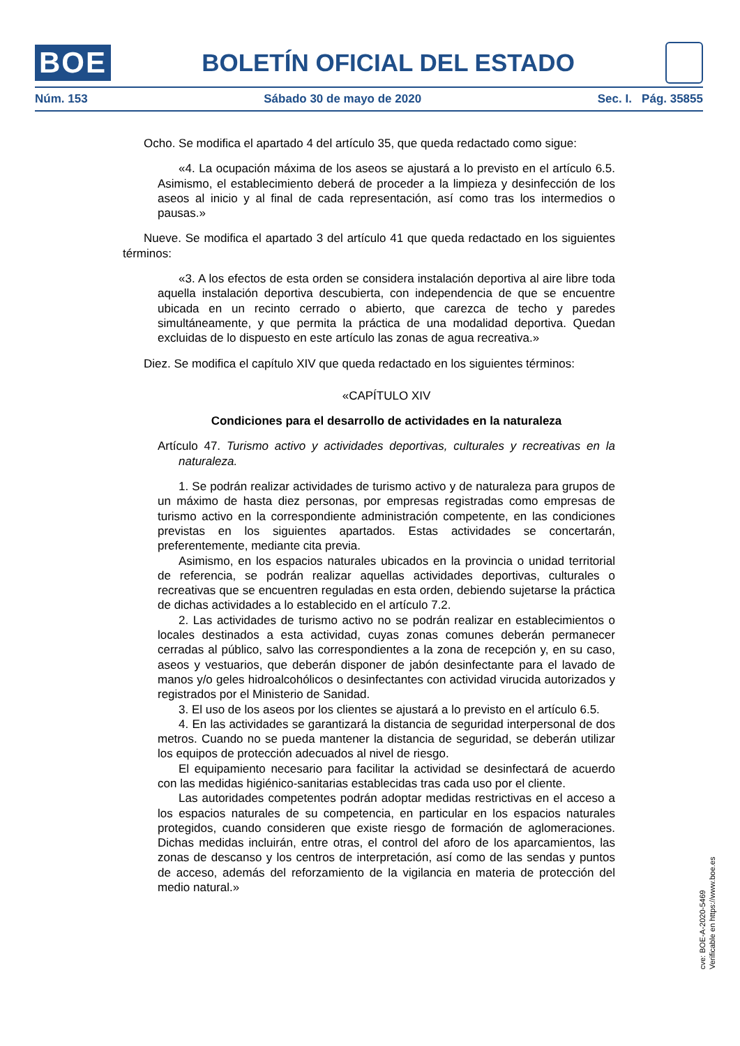BOE
BOLETÍN OFICIAL DEL ESTADO
Núm. 153 Sábado 30 de mayo de 2020 Sec. I. Pág. 35855
Ocho. Se modifica el apartado 4 del artículo 35, que queda redactado como sigue:
«4. La ocupación máxima de los aseos se ajustará a lo previsto en el artículo 6.5. Asimismo, el establecimiento deberá de proceder a la limpieza y desinfección de los aseos al inicio y al final de cada representación, así como tras los intermedios o pausas.»
Nueve. Se modifica el apartado 3 del artículo 41 que queda redactado en los siguientes términos:
«3. A los efectos de esta orden se considera instalación deportiva al aire libre toda aquella instalación deportiva descubierta, con independencia de que se encuentre ubicada en un recinto cerrado o abierto, que carezca de techo y paredes simultáneamente, y que permita la práctica de una modalidad deportiva. Quedan excluidas de lo dispuesto en este artículo las zonas de agua recreativa.»
Diez. Se modifica el capítulo XIV que queda redactado en los siguientes términos:
«CAPÍTULO XIV
Condiciones para el desarrollo de actividades en la naturaleza
Artículo 47. Turismo activo y actividades deportivas, culturales y recreativas en la naturaleza.
1. Se podrán realizar actividades de turismo activo y de naturaleza para grupos de un máximo de hasta diez personas, por empresas registradas como empresas de turismo activo en la correspondiente administración competente, en las condiciones previstas en los siguientes apartados. Estas actividades se concertarán, preferentemente, mediante cita previa.
Asimismo, en los espacios naturales ubicados en la provincia o unidad territorial de referencia, se podrán realizar aquellas actividades deportivas, culturales o recreativas que se encuentren reguladas en esta orden, debiendo sujetarse la práctica de dichas actividades a lo establecido en el artículo 7.2.
2. Las actividades de turismo activo no se podrán realizar en establecimientos o locales destinados a esta actividad, cuyas zonas comunes deberán permanecer cerradas al público, salvo las correspondientes a la zona de recepción y, en su caso, aseos y vestuarios, que deberán disponer de jabón desinfectante para el lavado de manos y/o geles hidroalcohólicos o desinfectantes con actividad virucida autorizados y registrados por el Ministerio de Sanidad.
3. El uso de los aseos por los clientes se ajustará a lo previsto en el artículo 6.5.
4. En las actividades se garantizará la distancia de seguridad interpersonal de dos metros. Cuando no se pueda mantener la distancia de seguridad, se deberán utilizar los equipos de protección adecuados al nivel de riesgo.
El equipamiento necesario para facilitar la actividad se desinfectará de acuerdo con las medidas higiénico-sanitarias establecidas tras cada uso por el cliente.
Las autoridades competentes podrán adoptar medidas restrictivas en el acceso a los espacios naturales de su competencia, en particular en los espacios naturales protegidos, cuando consideren que existe riesgo de formación de aglomeraciones. Dichas medidas incluirán, entre otras, el control del aforo de los aparcamientos, las zonas de descanso y los centros de interpretación, así como de las sendas y puntos de acceso, además del reforzamiento de la vigilancia en materia de protección del medio natural.»
cve: BOE-A-2020-5469
Verificable en https://www.boe.es